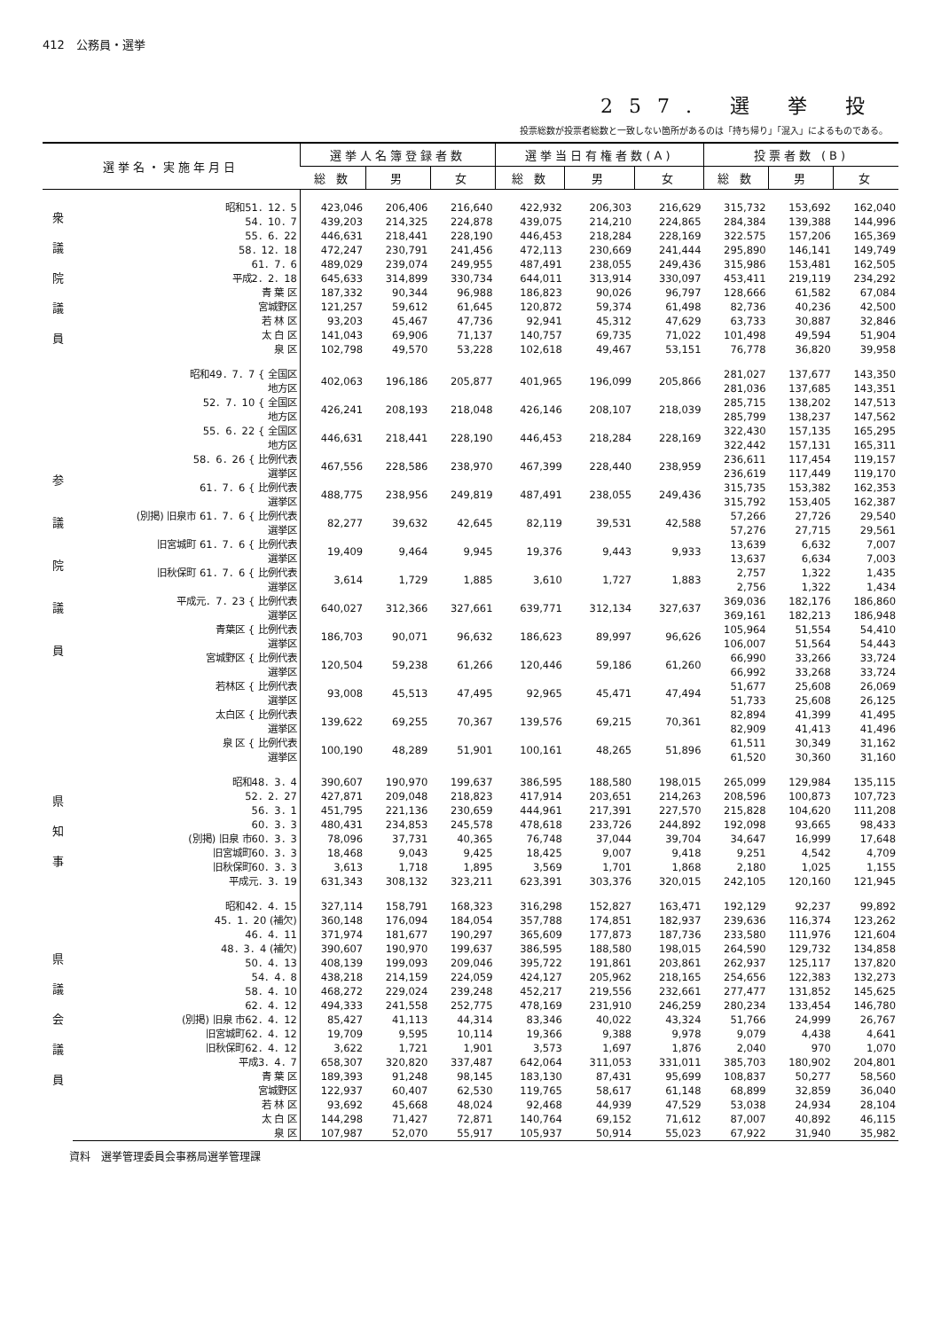412　公務員・選挙
257. 選 挙 投
投票総数が投票者総数と一致しない箇所があるのは「持ち帰り」「混入」によるものである。
| 選挙名・実施年月日 | | 選挙人名簿登録者数 | | | 選挙当日有権者数(A) | | | 投票者数 (B) | | |
| --- | --- | --- | --- | --- | --- | --- | --- | --- | --- | --- |
| | | 総 数 | 男 | 女 | 総 数 | 男 | 女 | 総 数 | 男 | 女 |
| 衆 議 院 議 員 | 昭和51．12．5 | 423,046 | 206,406 | 216,640 | 422,932 | 206,303 | 216,629 | 315,732 | 153,692 | 162,040 |
| | 54．10．7 | 439,203 | 214,325 | 224,878 | 439,075 | 214,210 | 224,865 | 284,384 | 139,388 | 144,996 |
| | 55．6．22 | 446,631 | 218,441 | 228,190 | 446,453 | 218,284 | 228,169 | 322.575 | 157,206 | 165,369 |
| | 58．12．18 | 472,247 | 230,791 | 241,456 | 472,113 | 230,669 | 241,444 | 295,890 | 146,141 | 149,749 |
| | 61．7．6 | 489,029 | 239,074 | 249,955 | 487,491 | 238,055 | 249,436 | 315,986 | 153,481 | 162,505 |
| | 平成2．2．18 | 645,633 | 314,899 | 330,734 | 644,011 | 313,914 | 330,097 | 453,411 | 219,119 | 234,292 |
| | 青 葉 区 | 187,332 | 90,344 | 96,988 | 186,823 | 90,026 | 96,797 | 128,666 | 61,582 | 67,084 |
| | 宮城野区 | 121,257 | 59,612 | 61,645 | 120,872 | 59,374 | 61,498 | 82,736 | 40,236 | 42,500 |
| | 若 林 区 | 93,203 | 45,467 | 47,736 | 92,941 | 45,312 | 47,629 | 63,733 | 30,887 | 32,846 |
| | 太 白 区 | 141,043 | 69,906 | 71,137 | 140,757 | 69,735 | 71,022 | 101,498 | 49,594 | 51,904 |
| | 泉 区 | 102,798 | 49,570 | 53,228 | 102,618 | 49,467 | 53,151 | 76,778 | 36,820 | 39,958 |
| 参 議 院 議 員 | 昭和49．7．7 { 全国区 地方区 | 402,063 | 196,186 | 205,877 | 401,965 | 196,099 | 205,866 | 281,027 281,036 | 137,677 137,685 | 143,350 143,351 |
| | 52．7．10 { 全国区 地方区 | 426,241 | 208,193 | 218,048 | 426,146 | 208,107 | 218,039 | 285,715 285,799 | 138,202 138,237 | 147,513 147,562 |
| | 55．6．22 { 全国区 地方区 | 446,631 | 218,441 | 228,190 | 446,453 | 218,284 | 228,169 | 322,430 322,442 | 157,135 157,131 | 165,295 165,311 |
| | 58．6．26 { 比例代表 選挙区 | 467,556 | 228,586 | 238,970 | 467,399 | 228,440 | 238,959 | 236,611 236,619 | 117,454 117,449 | 119,157 119,170 |
| | 61．7．6 { 比例代表 選挙区 | 488,775 | 238,956 | 249,819 | 487,491 | 238,055 | 249,436 | 315,735 315,792 | 153,382 153,405 | 162,353 162,387 |
| | (別掲) 旧泉市 61．7．6 { 比例代表 選挙区 | 82,277 | 39,632 | 42,645 | 82,119 | 39,531 | 42,588 | 57,266 57,276 | 27,726 27,715 | 29,540 29,561 |
| | 旧宮城町 61．7．6 { 比例代表 選挙区 | 19,409 | 9,464 | 9,945 | 19,376 | 9,443 | 9,933 | 13,639 13,637 | 6,632 6,634 | 7,007 7,003 |
| | 旧秋保町 61．7．6 { 比例代表 選挙区 | 3,614 | 1,729 | 1,885 | 3,610 | 1,727 | 1,883 | 2,757 2,756 | 1,322 1,322 | 1,435 1,434 |
| | 平成元．7．23 { 比例代表 選挙区 | 640,027 | 312,366 | 327,661 | 639,771 | 312,134 | 327,637 | 369,036 369,161 | 182,176 182,213 | 186,860 186,948 |
| | 青葉区 { 比例代表 選挙区 | 186,703 | 90,071 | 96,632 | 186,623 | 89,997 | 96,626 | 105,964 106,007 | 51,554 51,564 | 54,410 54,443 |
| | 宮城野区 { 比例代表 選挙区 | 120,504 | 59,238 | 61,266 | 120,446 | 59,186 | 61,260 | 66,990 66,992 | 33,266 33,268 | 33,724 33,724 |
| | 若林区 { 比例代表 選挙区 | 93,008 | 45,513 | 47,495 | 92,965 | 45,471 | 47,494 | 51,677 51,733 | 25,608 25,608 | 26,069 26,125 |
| | 太白区 { 比例代表 選挙区 | 139,622 | 69,255 | 70,367 | 139,576 | 69,215 | 70,361 | 82,894 82,909 | 41,399 41,413 | 41,495 41,496 |
| | 泉 区 { 比例代表 選挙区 | 100,190 | 48,289 | 51,901 | 100,161 | 48,265 | 51,896 | 61,511 61,520 | 30,349 30,360 | 31,162 31,160 |
| 県 知 事 | 昭和48．3．4 | 390,607 | 190,970 | 199,637 | 386,595 | 188,580 | 198,015 | 265,099 | 129,984 | 135,115 |
| | 52．2．27 | 427,871 | 209,048 | 218,823 | 417,914 | 203,651 | 214,263 | 208,596 | 100,873 | 107,723 |
| | 56．3．1 | 451,795 | 221,136 | 230,659 | 444,961 | 217,391 | 227,570 | 215,828 | 104,620 | 111,208 |
| | 60．3．3 | 480,431 | 234,853 | 245,578 | 478,618 | 233,726 | 244,892 | 192,098 | 93,665 | 98,433 |
| | (別掲) 旧泉 市60．3．3 | 78,096 | 37,731 | 40,365 | 76,748 | 37,044 | 39,704 | 34,647 | 16,999 | 17,648 |
| | 旧宮城町60．3．3 | 18,468 | 9,043 | 9,425 | 18,425 | 9,007 | 9,418 | 9,251 | 4,542 | 4,709 |
| | 旧秋保町60．3．3 | 3,613 | 1,718 | 1,895 | 3,569 | 1,701 | 1,868 | 2,180 | 1,025 | 1,155 |
| | 平成元．3．19 | 631,343 | 308,132 | 323,211 | 623,391 | 303,376 | 320,015 | 242,105 | 120,160 | 121,945 |
| 県 議 会 議 員 | 昭和42．4．15 | 327,114 | 158,791 | 168,323 | 316,298 | 152,827 | 163,471 | 192,129 | 92,237 | 99,892 |
| | 45．1．20 (補欠) | 360,148 | 176,094 | 184,054 | 357,788 | 174,851 | 182,937 | 239,636 | 116,374 | 123,262 |
| | 46．4．11 | 371,974 | 181,677 | 190,297 | 365,609 | 177,873 | 187,736 | 233,580 | 111,976 | 121,604 |
| | 48．3．4 (補欠) | 390,607 | 190,970 | 199,637 | 386,595 | 188,580 | 198,015 | 264,590 | 129,732 | 134,858 |
| | 50．4．13 | 408,139 | 199,093 | 209,046 | 395,722 | 191,861 | 203,861 | 262,937 | 125,117 | 137,820 |
| | 54．4．8 | 438,218 | 214,159 | 224,059 | 424,127 | 205,962 | 218,165 | 254,656 | 122,383 | 132,273 |
| | 58．4．10 | 468,272 | 229,024 | 239,248 | 452,217 | 219,556 | 232,661 | 277,477 | 131,852 | 145,625 |
| | 62．4．12 | 494,333 | 241,558 | 252,775 | 478,169 | 231,910 | 246,259 | 280,234 | 133,454 | 146,780 |
| | (別掲) 旧泉 市62．4．12 | 85,427 | 41,113 | 44,314 | 83,346 | 40,022 | 43,324 | 51,766 | 24,999 | 26,767 |
| | 旧宮城町62．4．12 | 19,709 | 9,595 | 10,114 | 19,366 | 9,388 | 9,978 | 9,079 | 4,438 | 4,641 |
| | 旧秋保町62．4．12 | 3,622 | 1,721 | 1,901 | 3,573 | 1,697 | 1,876 | 2,040 | 970 | 1,070 |
| | 平成3．4．7 | 658,307 | 320,820 | 337,487 | 642,064 | 311,053 | 331,011 | 385,703 | 180,902 | 204,801 |
| | 青 葉 区 | 189,393 | 91,248 | 98,145 | 183,130 | 87,431 | 95,699 | 108,837 | 50,277 | 58,560 |
| | 宮城野区 | 122,937 | 60,407 | 62,530 | 119,765 | 58,617 | 61,148 | 68,899 | 32,859 | 36,040 |
| | 若 林 区 | 93,692 | 45,668 | 48,024 | 92,468 | 44,939 | 47,529 | 53,038 | 24,934 | 28,104 |
| | 太 白 区 | 144,298 | 71,427 | 72,871 | 140,764 | 69,152 | 71,612 | 87,007 | 40,892 | 46,115 |
| | 泉 区 | 107,987 | 52,070 | 55,917 | 105,937 | 50,914 | 55,023 | 67,922 | 31,940 | 35,982 |
資料　選挙管理委員会事務局選挙管理課